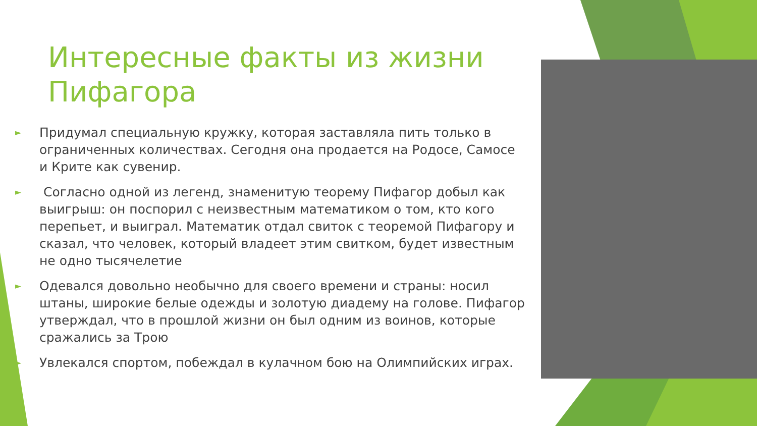Интересные факты из жизни Пифагора
► Придумал специальную кружку, которая заставляла пить только в ограниченных количествах. Сегодня она продается на Родосе, Самосе и Крите как сувенир.
► Согласно одной из легенд, знаменитую теорему Пифагор добыл как выигрыш: он поспорил с неизвестным математиком о том, кто кого перепьет, и выиграл. Математик отдал свиток с теоремой Пифагору и сказал, что человек, который владеет этим свитком, будет известным не одно тысячелетие
► Одевался довольно необычно для своего времени и страны: носил штаны, широкие белые одежды и золотую диадему на голове. Пифагор утверждал, что в прошлой жизни он был одним из воинов, которые сражались за Трою
► Увлекался спортом, побеждал в кулачном бою на Олимпийских играх.